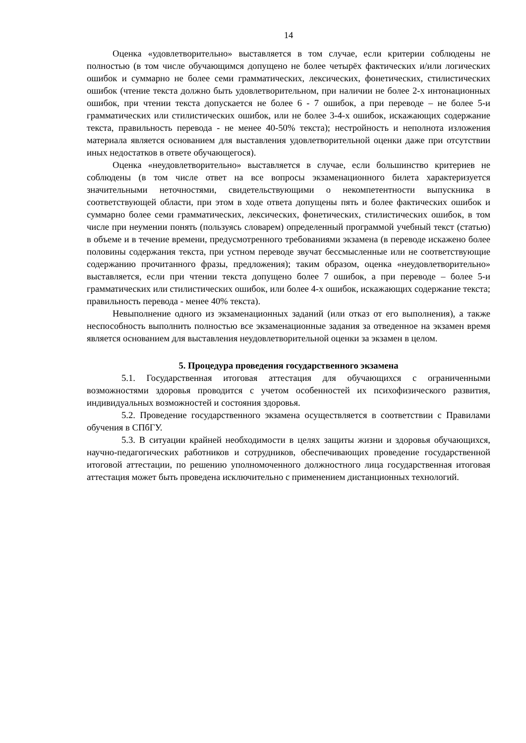14
Оценка «удовлетворительно» выставляется в том случае, если критерии соблюдены не полностью (в том числе обучающимся допущено не более четырёх фактических и/или логических ошибок и суммарно не более семи грамматических, лексических, фонетических, стилистических ошибок (чтение текста должно быть удовлетворительном, при наличии не более 2-х интонационных ошибок, при чтении текста допускается не более 6 - 7 ошибок, а при переводе – не более 5-и грамматических или стилистических ошибок, или не более 3-4-х ошибок, искажающих содержание текста, правильность перевода - не менее 40-50% текста); нестройность и неполнота изложения материала является основанием для выставления удовлетворительной оценки даже при отсутствии иных недостатков в ответе обучающегося).
Оценка «неудовлетворительно» выставляется в случае, если большинство критериев не соблюдены (в том числе ответ на все вопросы экзаменационного билета характеризуется значительными неточностями, свидетельствующими о некомпетентности выпускника в соответствующей области, при этом в ходе ответа допущены пять и более фактических ошибок и суммарно более семи грамматических, лексических, фонетических, стилистических ошибок, в том числе при неумении понять (пользуясь словарем) определенный программой учебный текст (статью) в объеме и в течение времени, предусмотренного требованиями экзамена (в переводе искажено более половины содержания текста, при устном переводе звучат бессмысленные или не соответствующие содержанию прочитанного фразы, предложения); таким образом, оценка «неудовлетворительно» выставляется, если при чтении текста допущено более 7 ошибок, а при переводе – более 5-и грамматических или стилистических ошибок, или более 4-х ошибок, искажающих содержание текста; правильность перевода - менее 40% текста).
Невыполнение одного из экзаменационных заданий (или отказ от его выполнения), а также неспособность выполнить полностью все экзаменационные задания за отведенное на экзамен время является основанием для выставления неудовлетворительной оценки за экзамен в целом.
5. Процедура проведения государственного экзамена
5.1. Государственная итоговая аттестация для обучающихся с ограниченными возможностями здоровья проводится с учетом особенностей их психофизического развития, индивидуальных возможностей и состояния здоровья.
5.2. Проведение государственного экзамена осуществляется в соответствии с Правилами обучения в СПбГУ.
5.3. В ситуации крайней необходимости в целях защиты жизни и здоровья обучающихся, научно-педагогических работников и сотрудников, обеспечивающих проведение государственной итоговой аттестации, по решению уполномоченного должностного лица государственная итоговая аттестация может быть проведена исключительно с применением дистанционных технологий.